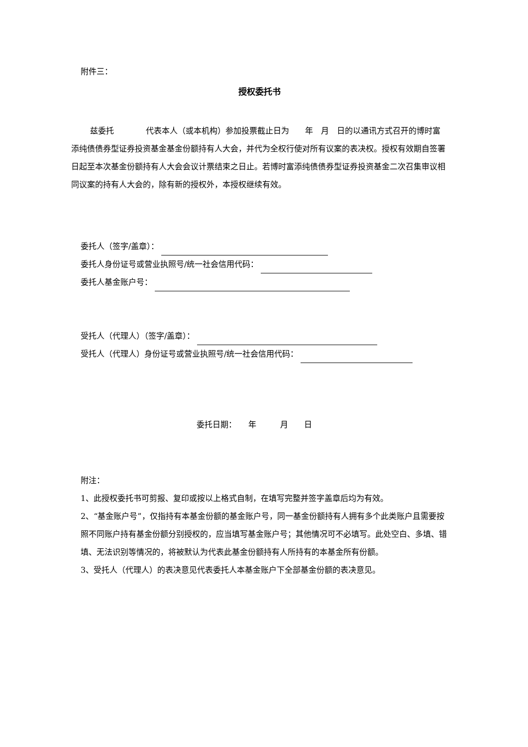附件三：
授权委托书
兹委托　　　　代表本人（或本机构）参加投票截止日为　　年　月　日的以通讯方式召开的博时富添纯债债券型证券投资基金基金份额持有人大会，并代为全权行使对所有议案的表决权。授权有效期自签署日起至本次基金份额持有人大会会议计票结束之日止。若博时富添纯债债券型证券投资基金二次召集审议相同议案的持有人大会的，除有新的授权外，本授权继续有效。
委托人（签字/盖章）：
委托人身份证号或营业执照号/统一社会信用代码：
委托人基金账户号：
受托人（代理人）（签字/盖章）：
受托人（代理人）身份证号或营业执照号/统一社会信用代码：
委托日期：　　年　　　月　　日
附注：
1、此授权委托书可剪报、复印或按以上格式自制，在填写完整并签字盖章后均为有效。
2、“基金账户号”，仅指持有本基金份额的基金账户号，同一基金份额持有人拥有多个此类账户且需要按照不同账户持有基金份额分别授权的，应当填写基金账户号；其他情况可不必填写。此处空白、多填、错填、无法识别等情况的，将被默认为代表此基金份额持有人所持有的本基金所有份额。
3、受托人（代理人）的表决意见代表委托人本基金账户下全部基金份额的表决意见。